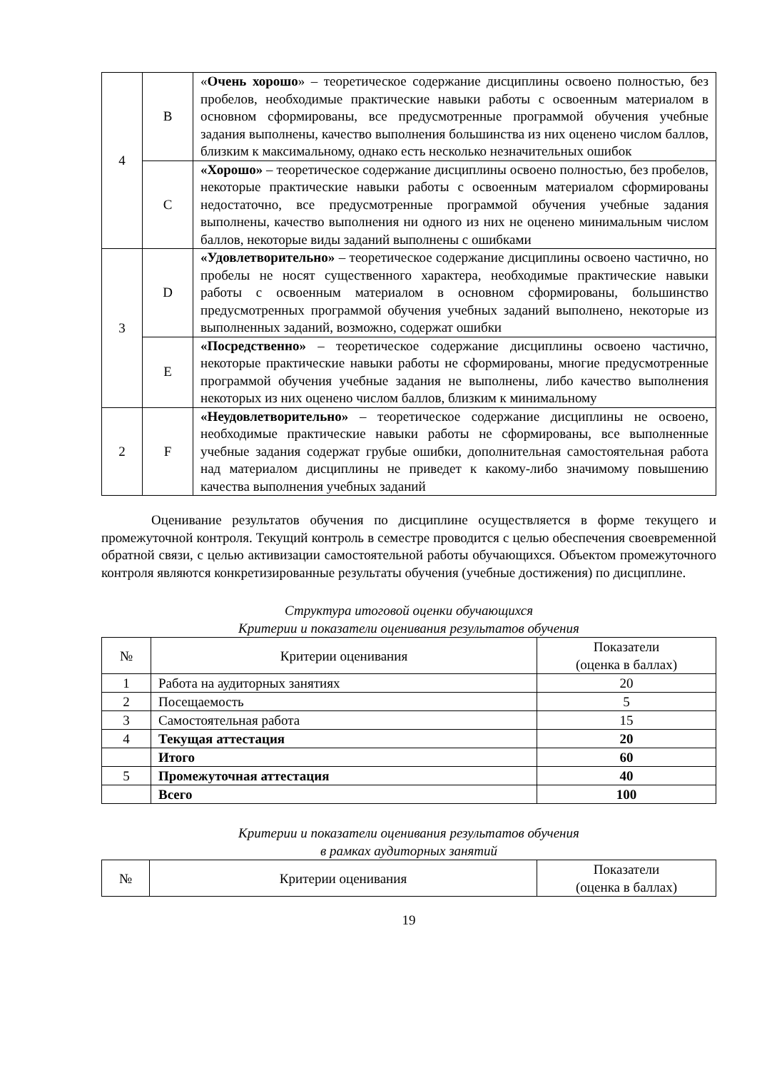| 4 | B | « Очень хорошо » – теоретическое содержание дисциплины освоено полностью, без пробелов, необходимые практические навыки работы с освоенным материалом в основном сформированы, все предусмотренные программой обучения учебные задания выполнены, качество выполнения большинства из них оценено числом баллов, близким к максимальному, однако есть несколько незначительных ошибок |
| | C | «Хорошо» – теоретическое содержание дисциплины освоено полностью, без пробелов, некоторые практические навыки работы с освоенным материалом сформированы недостаточно, все предусмотренные программой обучения учебные задания выполнены, качество выполнения ни одного из них не оценено минимальным числом баллов, некоторые виды заданий выполнены с ошибками |
| 3 | D | «Удовлетворительно» – теоретическое содержание дисциплины освоено частично, но пробелы не носят существенного характера, необходимые практические навыки работы с освоенным материалом в основном сформированы, большинство предусмотренных программой обучения учебных заданий выполнено, некоторые из выполненных заданий, возможно, содержат ошибки |
| | E | «Посредственно» – теоретическое содержание дисциплины освоено частично, некоторые практические навыки работы не сформированы, многие предусмотренные программой обучения учебные задания не выполнены, либо качество выполнения некоторых из них оценено числом баллов, близким к минимальному |
| 2 | F | «Неудовлетворительно» – теоретическое содержание дисциплины не освоено, необходимые практические навыки работы не сформированы, все выполненные учебные задания содержат грубые ошибки, дополнительная самостоятельная работа над материалом дисциплины не приведет к какому-либо значимому повышению качества выполнения учебных заданий |
Оценивание результатов обучения по дисциплине осуществляется в форме текущего и промежуточной контроля. Текущий контроль в семестре проводится с целью обеспечения своевременной обратной связи, с целью активизации самостоятельной работы обучающихся. Объектом промежуточного контроля являются конкретизированные результаты обучения (учебные достижения) по дисциплине.
Структура итоговой оценки обучающихся
Критерии и показатели оценивания результатов обучения
| № | Критерии оценивания | Показатели (оценка в баллах) |
| --- | --- | --- |
| 1 | Работа на аудиторных занятиях | 20 |
| 2 | Посещаемость | 5 |
| 3 | Самостоятельная работа | 15 |
| 4 | Текущая аттестация | 20 |
| | Итого | 60 |
| 5 | Промежуточная аттестация | 40 |
| | Всего | 100 |
Критерии и показатели оценивания результатов обучения
в рамках аудиторных занятий
| № | Критерии оценивания | Показатели (оценка в баллах) |
| --- | --- | --- |
19